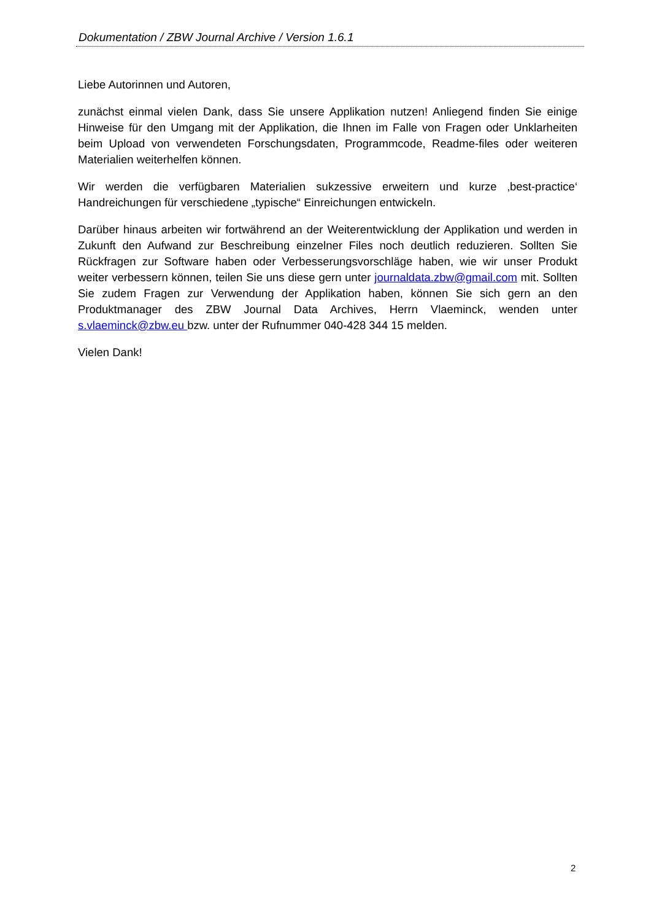Dokumentation / ZBW Journal Archive / Version 1.6.1
Liebe Autorinnen und Autoren,
zunächst einmal vielen Dank, dass Sie unsere Applikation nutzen! Anliegend finden Sie einige Hinweise für den Umgang mit der Applikation, die Ihnen im Falle von Fragen oder Unklarheiten beim Upload von verwendeten Forschungsdaten, Programmcode, Readme-files oder weiteren Materialien weiterhelfen können.
Wir werden die verfügbaren Materialien sukzessive erweitern und kurze ‚best-practice‘ Handreichungen für verschiedene „typische“ Einreichungen entwickeln.
Darüber hinaus arbeiten wir fortwährend an der Weiterentwicklung der Applikation und werden in Zukunft den Aufwand zur Beschreibung einzelner Files noch deutlich reduzieren. Sollten Sie Rückfragen zur Software haben oder Verbesserungsvorschläge haben, wie wir unser Produkt weiter verbessern können, teilen Sie uns diese gern unter journaldata.zbw@gmail.com mit. Sollten Sie zudem Fragen zur Verwendung der Applikation haben, können Sie sich gern an den Produktmanager des ZBW Journal Data Archives, Herrn Vlaeminck, wenden unter s.vlaeminck@zbw.eu bzw. unter der Rufnummer 040-428 344 15 melden.
Vielen Dank!
2